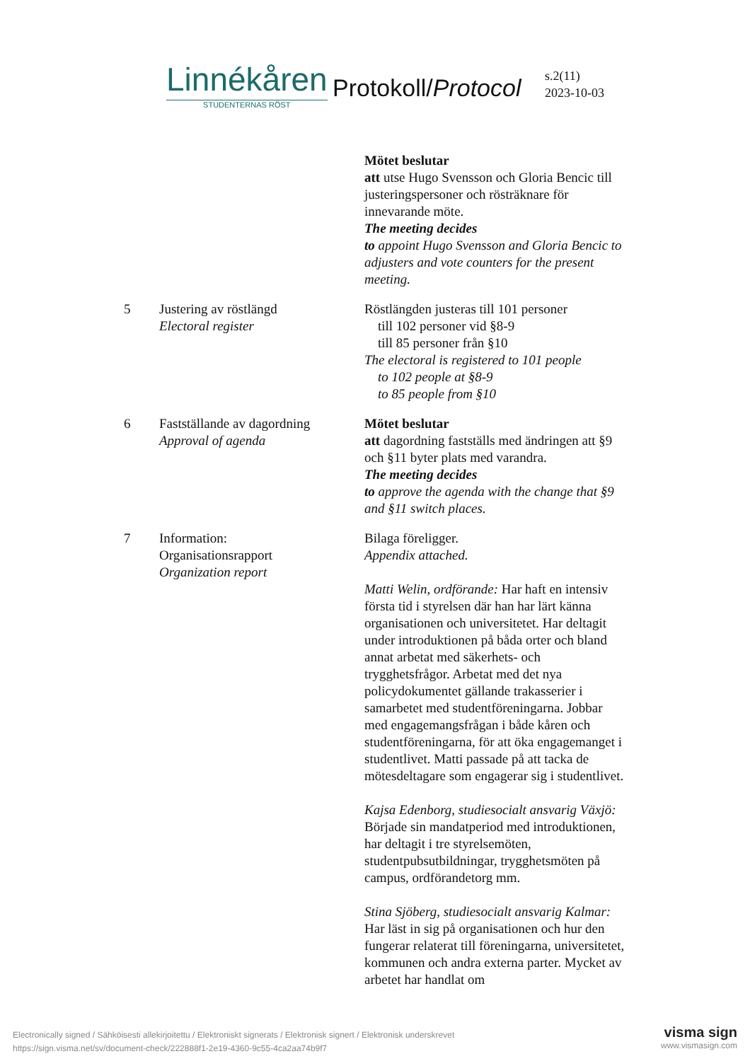Linnékåren
STUDENTERNAS RÖST
Protokoll/Protocol
s.2(11)
2023-10-03
Mötet beslutar
att utse Hugo Svensson och Gloria Bencic till justeringspersoner och rösträknare för innevarande möte.
The meeting decides
to appoint Hugo Svensson and Gloria Bencic to adjusters and vote counters for the present meeting.
5 Justering av röstlängd
Electoral register
Röstlängden justeras till 101 personer
till 102 personer vid §8-9
till 85 personer från §10
The electoral is registered to 101 people
to 102 people at §8-9
to 85 people from §10
6 Fastställande av dagordning
Approval of agenda
Mötet beslutar
att dagordning fastställs med ändringen att §9 och §11 byter plats med varandra.
The meeting decides
to approve the agenda with the change that §9 and §11 switch places.
7 Information:
Organisationsrapport
Organization report
Bilaga föreligger.
Appendix attached.
Matti Welin, ordförande: Har haft en intensiv första tid i styrelsen där han har lärt känna organisationen och universitetet. Har deltagit under introduktionen på båda orter och bland annat arbetat med säkerhets- och trygghetsfrågor. Arbetat med det nya policydokumentet gällande trakasserier i samarbetet med studentföreningarna. Jobbar med engagemangsfrågan i både kåren och studentföreningarna, för att öka engagemanget i studentlivet. Matti passade på att tacka de mötesdeltagare som engagerar sig i studentlivet.
Kajsa Edenborg, studiesocialt ansvarig Växjö: Började sin mandatperiod med introduktionen, har deltagit i tre styrelsemöten, studentpubsutbildningar, trygghetsmöten på campus, ordförandetorg mm.
Stina Sjöberg, studiesocialt ansvarig Kalmar: Har läst in sig på organisationen och hur den fungerar relaterat till föreningarna, universitetet, kommunen och andra externa parter. Mycket av arbetet har handlat om
Electronically signed / Sähköisesti allekirjoitettu / Elektroniskt signerats / Elektronisk signert / Elektronisk underskrevet
https://sign.visma.net/sv/document-check/222888f1-2e19-4360-9c55-4ca2aa74b9f7
visma sign
www.vismasign.com